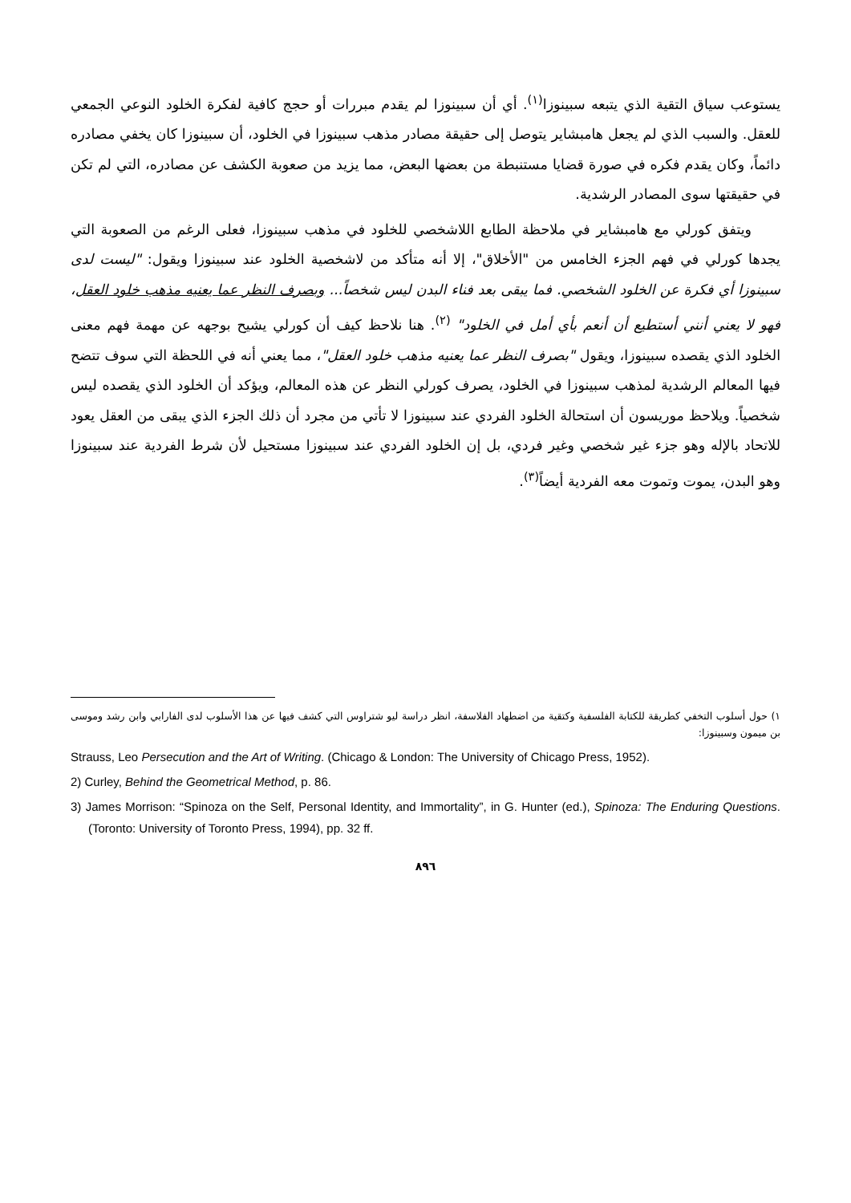يستوعب سياق التقية الذي يتبعه سبينوزا<sup>(١)</sup>. أي أن سبينوزا لم يقدم مبررات أو حجج كافية لفكرة الخلود النوعي الجمعي للعقل. والسبب الذي لم يجعل هامبشاير يتوصل إلى حقيقة مصادر مذهب سبينوزا في الخلود، أن سبينوزا كان يخفي مصادره دائماً، وكان يقدم فكره في صورة قضايا مستنبطة من بعضها البعض، مما يزيد من صعوبة الكشف عن مصادره، التي لم تكن في حقيقتها سوى المصادر الرشدية.
ويتفق كورلي مع هامبشاير في ملاحظة الطابع اللاشخصي للخلود في مذهب سبينوزا، فعلى الرغم من الصعوبة التي يجدها كورلي في فهم الجزء الخامس من "الأخلاق"، إلا أنه متأكد من لاشخصية الخلود عند سبينوزا ويقول: "ليست لدى سبينوزا أي فكرة عن الخلود الشخصي. فما يبقى بعد فناء البدن ليس شخصاً... وبصرف النظر عما يعنيه مذهب خلود العقل، فهو لا يعني أنني أستطيع أن أنعم بأي أمل في الخلود" <sup>(٢)</sup>. هنا نلاحظ كيف أن كورلي يشيح بوجهه عن مهمة فهم معنى الخلود الذي يقصده سبينوزا، ويقول "بصرف النظر عما يعنيه مذهب خلود العقل"، مما يعني أنه في اللحظة التي سوف تتضح فيها المعالم الرشدية لمذهب سبينوزا في الخلود، يصرف كورلي النظر عن هذه المعالم، ويؤكد أن الخلود الذي يقصده ليس شخصياً. ويلاحظ موريسون أن استحالة الخلود الفردي عند سبينوزا لا تأتي من مجرد أن ذلك الجزء الذي يبقى من العقل يعود للاتحاد بالإله وهو جزء غير شخصي وغير فردي، بل إن الخلود الفردي عند سبينوزا مستحيل لأن شرط الفردية عند سبينوزا وهو البدن، يموت وتموت معه الفردية أيضاً<sup>(٣)</sup>.
١) حول أسلوب التخفي كطريقة للكتابة الفلسفية وكتقية من اضطهاد الفلاسفة، انظر دراسة ليو شتراوس التي كشف فيها عن هذا الأسلوب لدى الفارابي وابن رشد وموسى بن ميمون وسبينوزا:
Strauss, Leo Persecution and the Art of Writing. (Chicago & London: The University of Chicago Press, 1952).
2) Curley, Behind the Geometrical Method, p. 86.
3) James Morrison: “Spinoza on the Self, Personal Identity, and Immortality”, in G. Hunter (ed.), Spinoza: The Enduring Questions. (Toronto: University of Toronto Press, 1994), pp. 32 ff.
٨٩٦